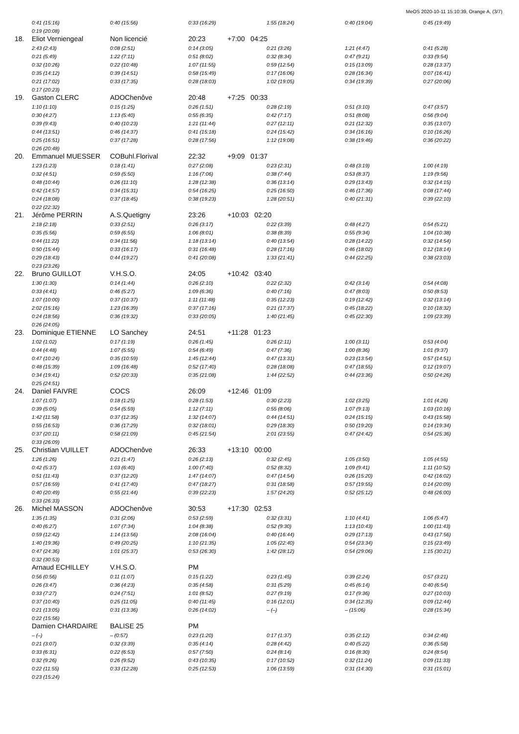MeOS 2020-10-11 15:10:39, Orange A, (3/7)
| | 0:41 (15:16) | 0:40 (15:56) | 0:33 (16:29) | | 1:55 (18:24) | 0:40 (19:04) | 0:45 (19:49) |
| | 0:19 (20:08) | | | | | | |
| 18. | Eliot Verniengeal | Non licencié | 20:23 | +7:00 04:25 | | | |
| | 2:43 (2:43) | 0:08 (2:51) | 0:14 (3:05) | | 0:21 (3:26) | 1:21 (4:47) | 0:41 (5:28) |
| | 0:21 (5:49) | 1:22 (7:11) | 0:51 (8:02) | | 0:32 (8:34) | 0:47 (9:21) | 0:33 (9:54) |
| | 0:32 (10:26) | 0:22 (10:48) | 1:07 (11:55) | | 0:59 (12:54) | 0:15 (13:09) | 0:28 (13:37) |
| | 0:35 (14:12) | 0:39 (14:51) | 0:58 (15:49) | | 0:17 (16:06) | 0:28 (16:34) | 0:07 (16:41) |
| | 0:21 (17:02) | 0:33 (17:35) | 0:28 (18:03) | | 1:02 (19:05) | 0:34 (19:39) | 0:27 (20:06) |
| | 0:17 (20:23) | | | | | | |
| 19. | Gaston CLERC | ADOChenôve | 20:48 | +7:25 00:33 | | | |
| | 1:10 (1:10) | 0:15 (1:25) | 0:26 (1:51) | | 0:28 (2:19) | 0:51 (3:10) | 0:47 (3:57) |
| | 0:30 (4:27) | 1:13 (5:40) | 0:55 (6:35) | | 0:42 (7:17) | 0:51 (8:08) | 0:56 (9:04) |
| | 0:39 (9:43) | 0:40 (10:23) | 1:21 (11:44) | | 0:27 (12:11) | 0:21 (12:32) | 0:35 (13:07) |
| | 0:44 (13:51) | 0:46 (14:37) | 0:41 (15:18) | | 0:24 (15:42) | 0:34 (16:16) | 0:10 (16:26) |
| | 0:25 (16:51) | 0:37 (17:28) | 0:28 (17:56) | | 1:12 (19:08) | 0:38 (19:46) | 0:36 (20:22) |
| | 0:26 (20:48) | | | | | | |
| 20. | Emmanuel MUESSER | COBuhl.Florival | 22:32 | +9:09 01:37 | | | |
| | 1:23 (1:23) | 0:18 (1:41) | 0:27 (2:08) | | 0:23 (2:31) | 0:48 (3:19) | 1:00 (4:19) |
| | 0:32 (4:51) | 0:59 (5:50) | 1:16 (7:06) | | 0:38 (7:44) | 0:53 (8:37) | 1:19 (9:56) |
| | 0:48 (10:44) | 0:26 (11:10) | 1:28 (12:38) | | 0:36 (13:14) | 0:29 (13:43) | 0:32 (14:15) |
| | 0:42 (14:57) | 0:34 (15:31) | 0:54 (16:25) | | 0:25 (16:50) | 0:46 (17:36) | 0:08 (17:44) |
| | 0:24 (18:08) | 0:37 (18:45) | 0:38 (19:23) | | 1:28 (20:51) | 0:40 (21:31) | 0:39 (22:10) |
| | 0:22 (22:32) | | | | | | |
| 21. | Jérôme PERRIN | A.S.Quetigny | 23:26 | +10:03 02:20 | | | |
| | 2:18 (2:18) | 0:33 (2:51) | 0:26 (3:17) | | 0:22 (3:39) | 0:48 (4:27) | 0:54 (5:21) |
| | 0:35 (5:56) | 0:59 (6:55) | 1:06 (8:01) | | 0:38 (8:39) | 0:55 (9:34) | 1:04 (10:38) |
| | 0:44 (11:22) | 0:34 (11:56) | 1:18 (13:14) | | 0:40 (13:54) | 0:28 (14:22) | 0:32 (14:54) |
| | 0:50 (15:44) | 0:33 (16:17) | 0:31 (16:48) | | 0:28 (17:16) | 0:46 (18:02) | 0:12 (18:14) |
| | 0:29 (18:43) | 0:44 (19:27) | 0:41 (20:08) | | 1:33 (21:41) | 0:44 (22:25) | 0:38 (23:03) |
| | 0:23 (23:26) | | | | | | |
| 22. | Bruno GUILLOT | V.H.S.O. | 24:05 | +10:42 03:40 | | | |
| | 1:30 (1:30) | 0:14 (1:44) | 0:26 (2:10) | | 0:22 (2:32) | 0:42 (3:14) | 0:54 (4:08) |
| | 0:33 (4:41) | 0:46 (5:27) | 1:09 (6:36) | | 0:40 (7:16) | 0:47 (8:03) | 0:50 (8:53) |
| | 1:07 (10:00) | 0:37 (10:37) | 1:11 (11:48) | | 0:35 (12:23) | 0:19 (12:42) | 0:32 (13:14) |
| | 2:02 (15:16) | 1:23 (16:39) | 0:37 (17:16) | | 0:21 (17:37) | 0:45 (18:22) | 0:10 (18:32) |
| | 0:24 (18:56) | 0:36 (19:32) | 0:33 (20:05) | | 1:40 (21:45) | 0:45 (22:30) | 1:09 (23:39) |
| | 0:26 (24:05) | | | | | | |
| 23. | Dominique ETIENNE | LO Sanchey | 24:51 | +11:28 01:23 | | | |
| | 1:02 (1:02) | 0:17 (1:19) | 0:26 (1:45) | | 0:26 (2:11) | 1:00 (3:11) | 0:53 (4:04) |
| | 0:44 (4:48) | 1:07 (5:55) | 0:54 (6:49) | | 0:47 (7:36) | 1:00 (8:36) | 1:01 (9:37) |
| | 0:47 (10:24) | 0:35 (10:59) | 1:45 (12:44) | | 0:47 (13:31) | 0:23 (13:54) | 0:57 (14:51) |
| | 0:48 (15:39) | 1:09 (16:48) | 0:52 (17:40) | | 0:28 (18:08) | 0:47 (18:55) | 0:12 (19:07) |
| | 0:34 (19:41) | 0:52 (20:33) | 0:35 (21:08) | | 1:44 (22:52) | 0:44 (23:36) | 0:50 (24:26) |
| | 0:25 (24:51) | | | | | | |
| 24. | Daniel FAIVRE | COCS | 26:09 | +12:46 01:09 | | | |
| | 1:07 (1:07) | 0:18 (1:25) | 0:28 (1:53) | | 0:30 (2:23) | 1:02 (3:25) | 1:01 (4:26) |
| | 0:39 (5:05) | 0:54 (5:59) | 1:12 (7:11) | | 0:55 (8:06) | 1:07 (9:13) | 1:03 (10:16) |
| | 1:42 (11:58) | 0:37 (12:35) | 1:32 (14:07) | | 0:44 (14:51) | 0:24 (15:15) | 0:43 (15:58) |
| | 0:55 (16:53) | 0:36 (17:29) | 0:32 (18:01) | | 0:29 (18:30) | 0:50 (19:20) | 0:14 (19:34) |
| | 0:37 (20:11) | 0:58 (21:09) | 0:45 (21:54) | | 2:01 (23:55) | 0:47 (24:42) | 0:54 (25:36) |
| | 0:33 (26:09) | | | | | | |
| 25. | Christian VUILLET | ADOChenôve | 26:33 | +13:10 00:00 | | | |
| | 1:26 (1:26) | 0:21 (1:47) | 0:26 (2:13) | | 0:32 (2:45) | 1:05 (3:50) | 1:05 (4:55) |
| | 0:42 (5:37) | 1:03 (6:40) | 1:00 (7:40) | | 0:52 (8:32) | 1:09 (9:41) | 1:11 (10:52) |
| | 0:51 (11:43) | 0:37 (12:20) | 1:47 (14:07) | | 0:47 (14:54) | 0:26 (15:20) | 0:42 (16:02) |
| | 0:57 (16:59) | 0:41 (17:40) | 0:47 (18:27) | | 0:31 (18:58) | 0:57 (19:55) | 0:14 (20:09) |
| | 0:40 (20:49) | 0:55 (21:44) | 0:39 (22:23) | | 1:57 (24:20) | 0:52 (25:12) | 0:48 (26:00) |
| | 0:33 (26:33) | | | | | | |
| 26. | Michel MASSON | ADOChenôve | 30:53 | +17:30 02:53 | | | |
| | 1:35 (1:35) | 0:31 (2:06) | 0:53 (2:59) | | 0:32 (3:31) | 1:10 (4:41) | 1:06 (5:47) |
| | 0:40 (6:27) | 1:07 (7:34) | 1:04 (8:38) | | 0:52 (9:30) | 1:13 (10:43) | 1:00 (11:43) |
| | 0:59 (12:42) | 1:14 (13:56) | 2:08 (16:04) | | 0:40 (16:44) | 0:29 (17:13) | 0:43 (17:56) |
| | 1:40 (19:36) | 0:49 (20:25) | 1:10 (21:35) | | 1:05 (22:40) | 0:54 (23:34) | 0:15 (23:49) |
| | 0:47 (24:36) | 1:01 (25:37) | 0:53 (26:30) | | 1:42 (28:12) | 0:54 (29:06) | 1:15 (30:21) |
| | 0:32 (30:53) | | | | | | |
| | Arnaud ECHILLEY | V.H.S.O. | PM | | | | |
| | 0:56 (0:56) | 0:11 (1:07) | 0:15 (1:22) | | 0:23 (1:45) | 0:39 (2:24) | 0:57 (3:21) |
| | 0:26 (3:47) | 0:36 (4:23) | 0:35 (4:58) | | 0:31 (5:29) | 0:45 (6:14) | 0:40 (6:54) |
| | 0:33 (7:27) | 0:24 (7:51) | 1:01 (8:52) | | 0:27 (9:19) | 0:17 (9:36) | 0:27 (10:03) |
| | 0:37 (10:40) | 0:25 (11:05) | 0:40 (11:45) | | 0:16 (12:01) | 0:34 (12:35) | 0:09 (12:44) |
| | 0:21 (13:05) | 0:31 (13:36) | 0:26 (14:02) | | – (–) | – (15:06) | 0:28 (15:34) |
| | 0:22 (15:56) | | | | | | |
| | Damien CHARDAIRE | BALISE 25 | PM | | | | |
| | – (–) | – (0:57) | 0:23 (1:20) | | 0:17 (1:37) | 0:35 (2:12) | 0:34 (2:46) |
| | 0:21 (3:07) | 0:32 (3:39) | 0:35 (4:14) | | 0:28 (4:42) | 0:40 (5:22) | 0:36 (5:58) |
| | 0:33 (6:31) | 0:22 (6:53) | 0:57 (7:50) | | 0:24 (8:14) | 0:16 (8:30) | 0:24 (8:54) |
| | 0:32 (9:26) | 0:26 (9:52) | 0:43 (10:35) | | 0:17 (10:52) | 0:32 (11:24) | 0:09 (11:33) |
| | 0:22 (11:55) | 0:33 (12:28) | 0:25 (12:53) | | 1:06 (13:59) | 0:31 (14:30) | 0:31 (15:01) |
| | 0:23 (15:24) | | | | | | |